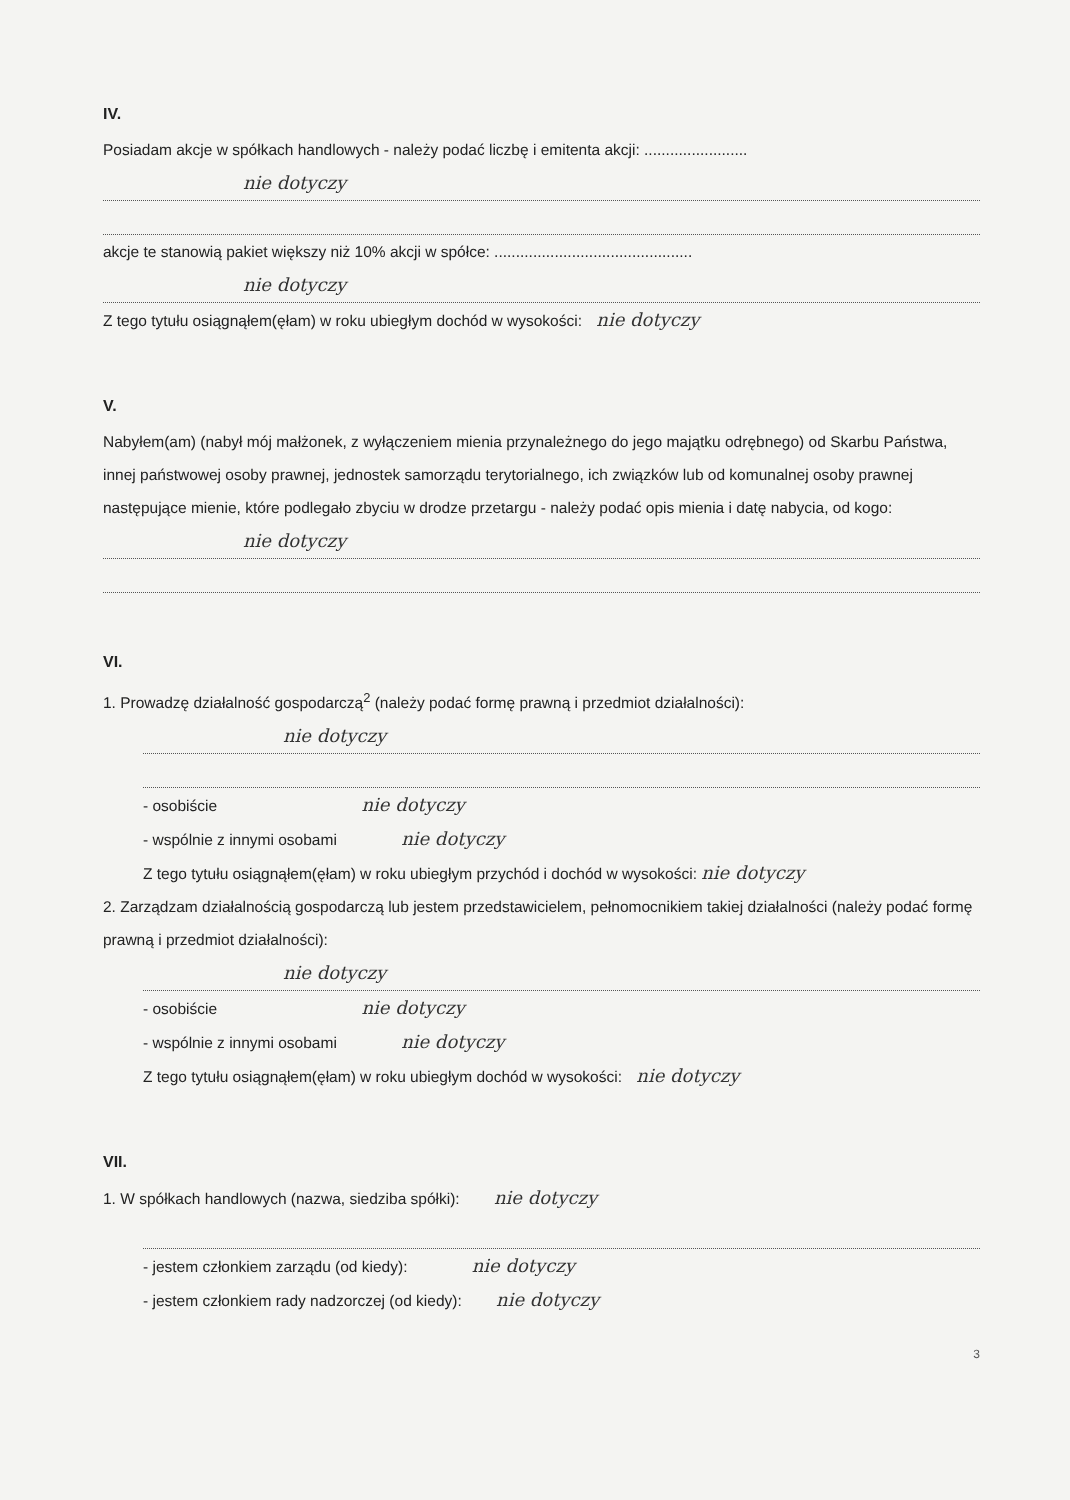IV.
Posiadam akcje w spółkach handlowych - należy podać liczbę i emitenta akcji: ........................
nie dotyczy
akcje te stanowią pakiet większy niż 10% akcji w spółce: ..............................................
nie dotyczy
Z tego tytułu osiągnąłem(ęłam) w roku ubiegłym dochód w wysokości: nie dotyczy
V.
Nabyłem(am) (nabył mój małżonek, z wyłączeniem mienia przynależnego do jego majątku odrębnego) od Skarbu Państwa, innej państwowej osoby prawnej, jednostek samorządu terytorialnego, ich związków lub od komunalnej osoby prawnej następujące mienie, które podlegało zbyciu w drodze przetargu - należy podać opis mienia i datę nabycia, od kogo:
nie dotyczy
VI.
1. Prowadzę działalność gospodarczą<sup>2</sup> (należy podać formę prawną i przedmiot działalności):
nie dotyczy
- osobiście nie dotyczy
- wspólnie z innymi osobami nie dotyczy
Z tego tytułu osiągnąłem(ęłam) w roku ubiegłym przychód i dochód w wysokości: nie dotyczy
2. Zarządzam działalnością gospodarczą lub jestem przedstawicielem, pełnomocnikiem takiej działalności (należy podać formę prawną i przedmiot działalności):
nie dotyczy
- osobiście nie dotyczy
- wspólnie z innymi osobami nie dotyczy
Z tego tytułu osiągnąłem(ęłam) w roku ubiegłym dochód w wysokości: nie dotyczy
VII.
1. W spółkach handlowych (nazwa, siedziba spółki): nie dotyczy
- jestem członkiem zarządu (od kiedy): nie dotyczy
- jestem członkiem rady nadzorczej (od kiedy): nie dotyczy
3